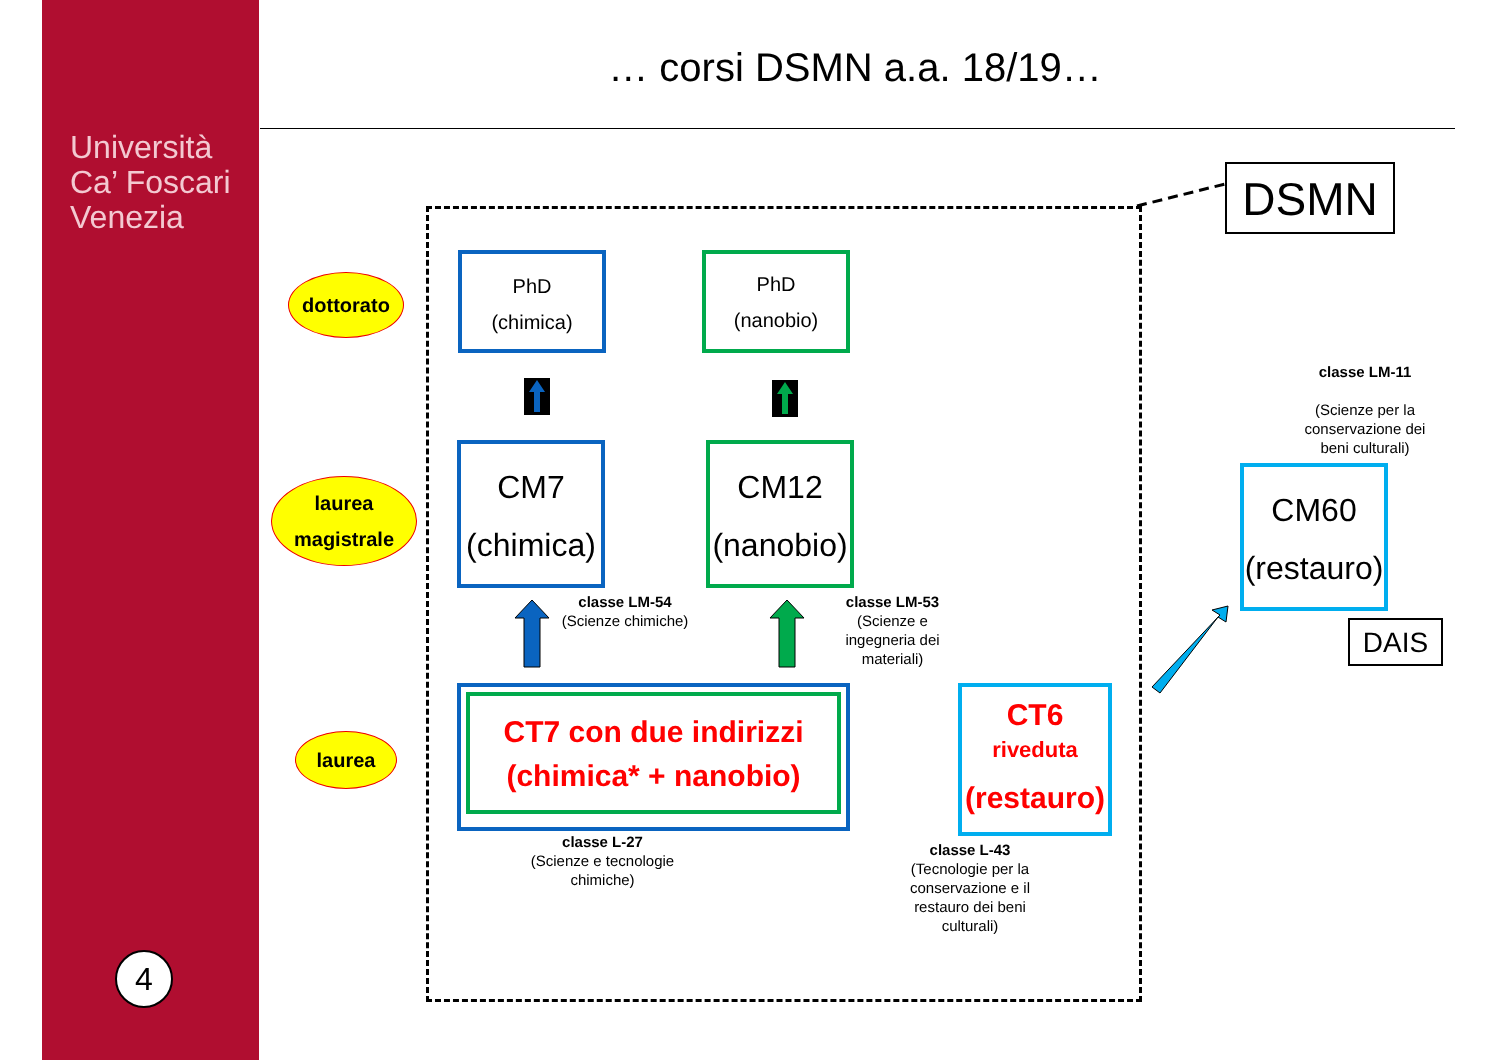Università
Ca’ Foscari
Venezia
4
… corsi DSMN a.a. 18/19…
DSMN
dottorato
laurea
magistrale
laurea
PhD
(chimica)
PhD
(nanobio)
CM7
(chimica)
CM12
(nanobio)
CM60
(restauro)
DAIS
CT7 con due indirizzi
(chimica* + nanobio)
CT6
riveduta
(restauro)
classe LM-54
(Scienze chimiche)
classe LM-53
(Scienze e ingegneria dei materiali)
classe LM-11
(Scienze per la conservazione dei beni culturali)
classe L-27
(Scienze e tecnologie chimiche)
classe L-43
(Tecnologie per la conservazione e il restauro dei beni culturali)